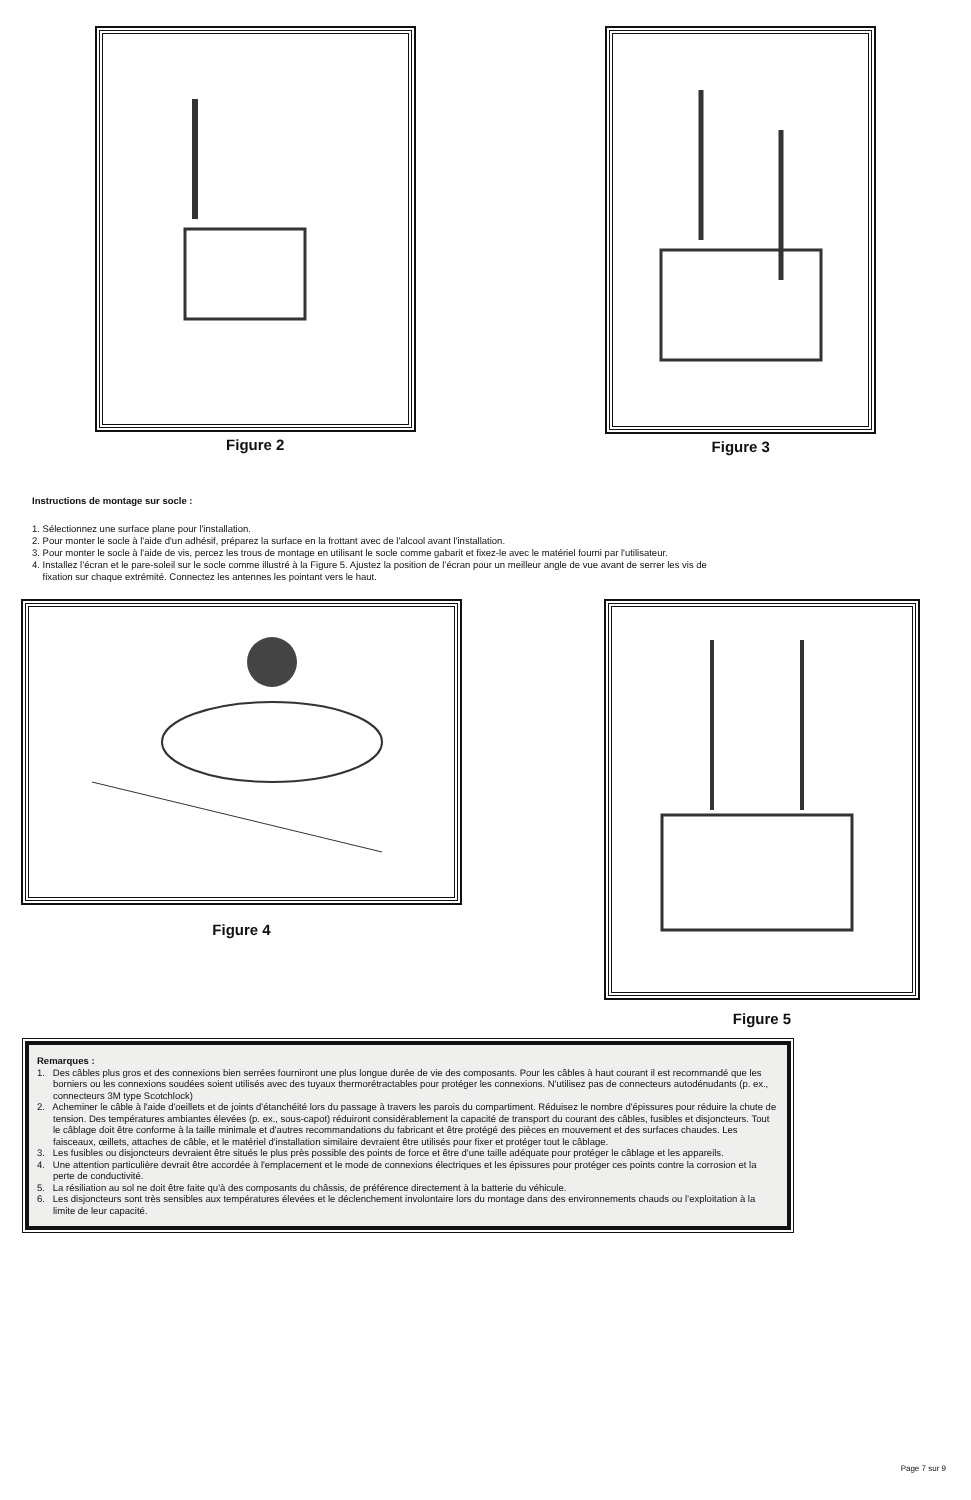Figure 2 Figure 3
Instructions de montage sur socle :
1. Sélectionnez une surface plane pour l'installation.
2. Pour monter le socle à l'aide d'un adhésif, préparez la surface en la frottant avec de l'alcool avant l'installation.
3. Pour monter le socle à l'aide de vis, percez les trous de montage en utilisant le socle comme gabarit et fixez-le avec le matériel fourni par l'utilisateur.
4. Installez l’écran et le pare-soleil sur le socle comme illustré à la Figure 5. Ajustez la position de l’écran pour un meilleur angle de vue avant de serrer les vis de
fixation sur chaque extrémité. Connectez les antennes les pointant vers le haut.
Figure 4
Figure 5
Remarques :
1. Des câbles plus gros et des connexions bien serrées fourniront une plus longue durée de vie des composants. Pour les câbles à haut courant il est recommandé que les borniers ou les connexions soudées soient utilisés avec des tuyaux thermorétractables pour protéger les connexions. N'utilisez pas de connecteurs autodénudants (p. ex., connecteurs 3M type Scotchlock)
2. Acheminer le câble à l'aide d'oeillets et de joints d'étanchéité lors du passage à travers les parois du compartiment. Réduisez le nombre d'épissures pour réduire la chute de tension. Des températures ambiantes élevées (p. ex., sous-capot) réduiront considérablement la capacité de transport du courant des câbles, fusibles et disjoncteurs. Tout le câblage doit être conforme à la taille minimale et d'autres recommandations du fabricant et être protégé des pièces en mouvement et des surfaces chaudes. Les faisceaux, œillets, attaches de câble, et le matériel d'installation similaire devraient être utilisés pour fixer et protéger tout le câblage.
3. Les fusibles ou disjoncteurs devraient être situés le plus près possible des points de force et être d'une taille adéquate pour protéger le câblage et les appareils.
4. Une attention particulière devrait être accordée à l'emplacement et le mode de connexions électriques et les épissures pour protéger ces points contre la corrosion et la perte de conductivité.
5. La résiliation au sol ne doit être faite qu'à des composants du châssis, de préférence directement à la batterie du véhicule.
6. Les disjoncteurs sont très sensibles aux températures élevées et le déclenchement involontaire lors du montage dans des environnements chauds ou l’exploitation à la limite de leur capacité.
Page 7 sur 9